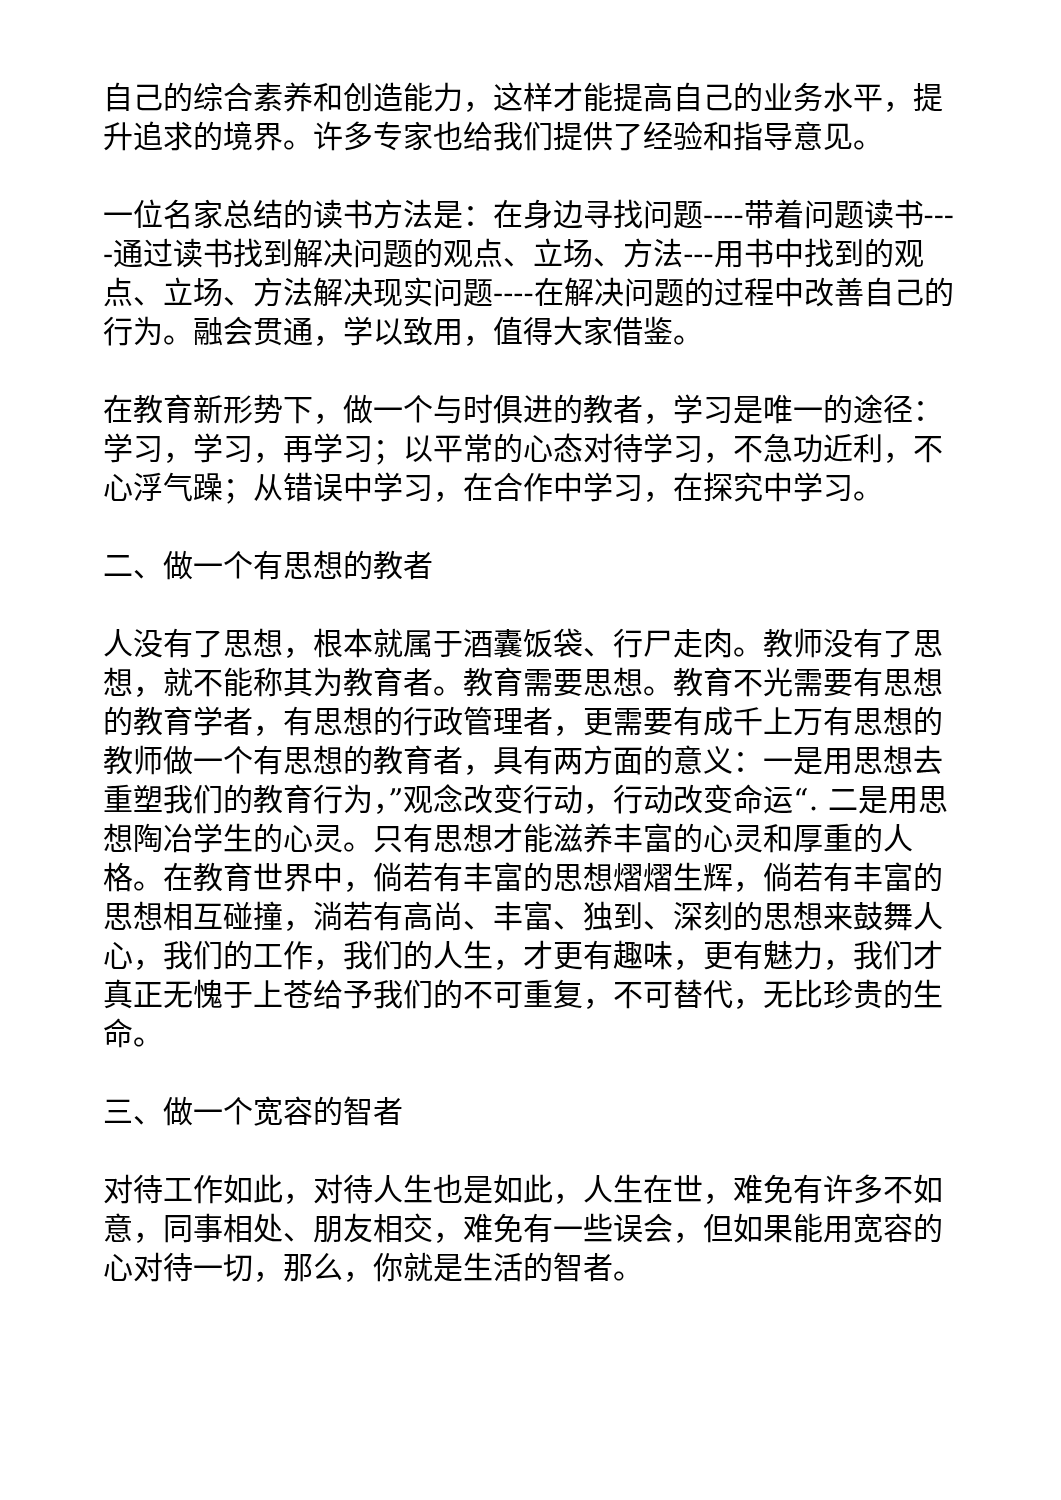自己的综合素养和创造能力，这样才能提高自己的业务水平，提升追求的境界。许多专家也给我们提供了经验和指导意见。
一位名家总结的读书方法是：在身边寻找问题----带着问题读书----通过读书找到解决问题的观点、立场、方法---用书中找到的观点、立场、方法解决现实问题----在解决问题的过程中改善自己的行为。融会贯通，学以致用，值得大家借鉴。
在教育新形势下，做一个与时俱进的教者，学习是唯一的途径：学习，学习，再学习；以平常的心态对待学习，不急功近利，不心浮气躁；从错误中学习，在合作中学习，在探究中学习。
二、做一个有思想的教者
人没有了思想，根本就属于酒囊饭袋、行尸走肉。教师没有了思想，就不能称其为教育者。教育需要思想。教育不光需要有思想的教育学者，有思想的行政管理者，更需要有成千上万有思想的教师做一个有思想的教育者，具有两方面的意义：一是用思想去重塑我们的教育行为，”观念改变行动，行动改变命运“. 二是用思想陶冶学生的心灵。只有思想才能滋养丰富的心灵和厚重的人格。在教育世界中，倘若有丰富的思想熠熠生辉，倘若有丰富的思想相互碰撞，淌若有高尚、丰富、独到、深刻的思想来鼓舞人心，我们的工作，我们的人生，才更有趣味，更有魅力，我们才真正无愧于上苍给予我们的不可重复，不可替代，无比珍贵的生命。
三、做一个宽容的智者
对待工作如此，对待人生也是如此，人生在世，难免有许多不如意，同事相处、朋友相交，难免有一些误会，但如果能用宽容的心对待一切，那么，你就是生活的智者。